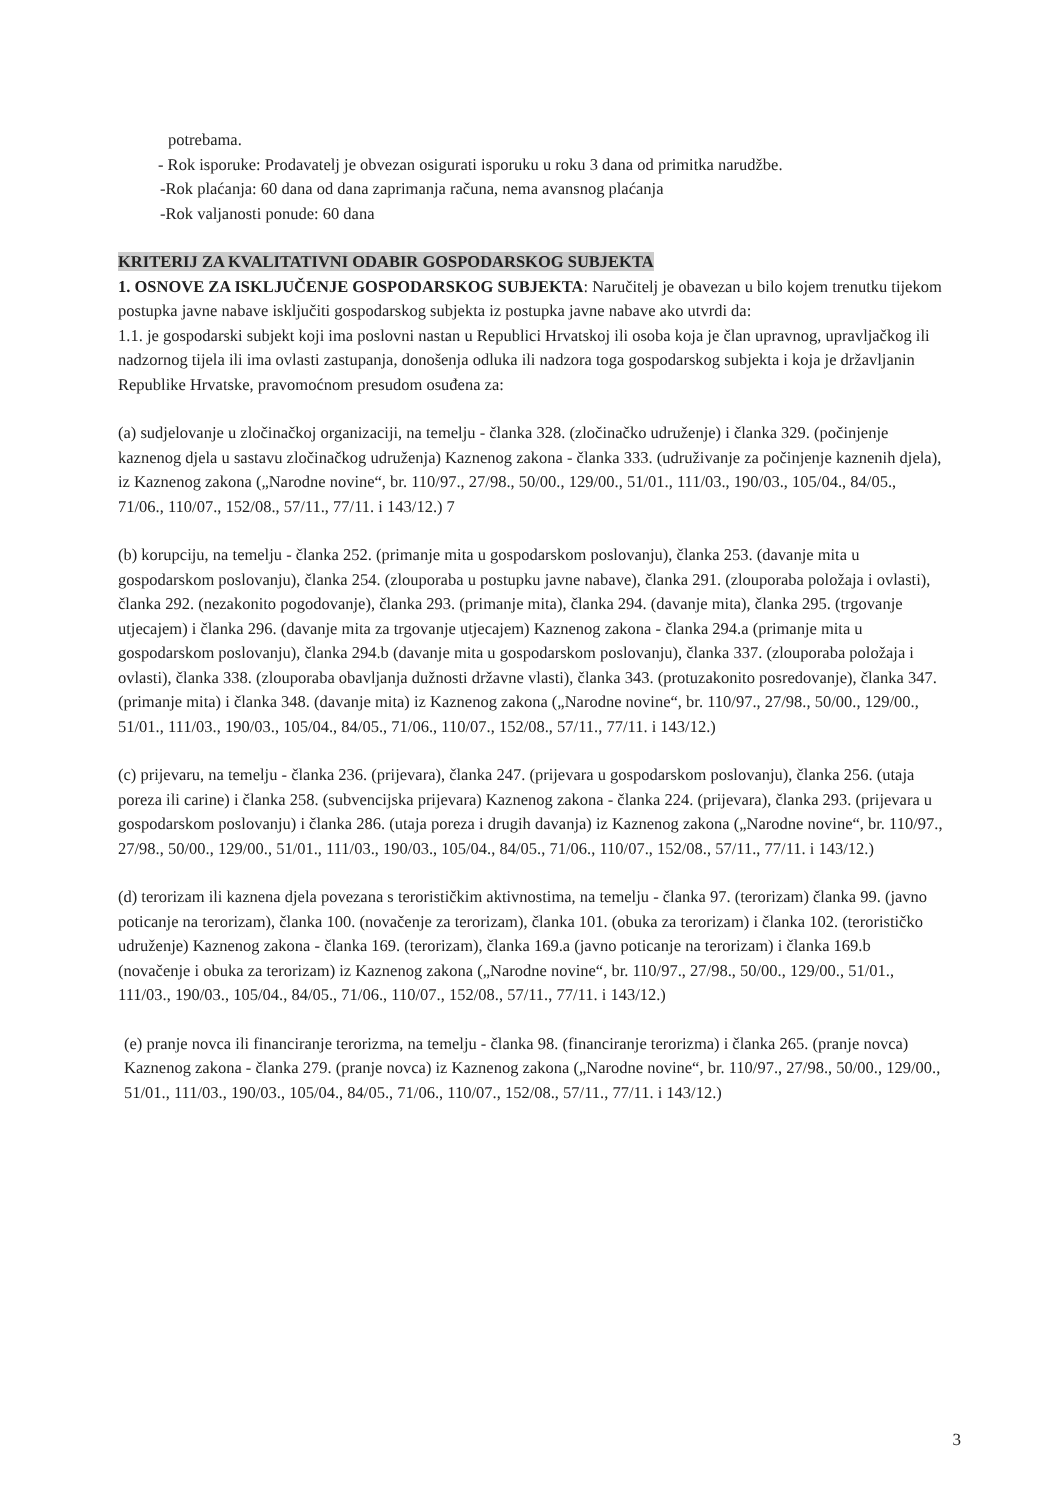potrebama.
- Rok isporuke: Prodavatelj je obvezan osigurati isporuku u roku 3 dana od primitka narudžbe.
-Rok plaćanja: 60 dana od dana zaprimanja računa, nema avansnog plaćanja
-Rok valjanosti ponude: 60 dana
KRITERIJ ZA KVALITATIVNI ODABIR GOSPODARSKOG SUBJEKTA
1. OSNOVE ZA ISKLJUČENJE GOSPODARSKOG SUBJEKTA: Naručitelj je obavezan u bilo kojem trenutku tijekom postupka javne nabave isključiti gospodarskog subjekta iz postupka javne nabave ako utvrdi da:
1.1. je gospodarski subjekt koji ima poslovni nastan u Republici Hrvatskoj ili osoba koja je član upravnog, upravljačkog ili nadzornog tijela ili ima ovlasti zastupanja, donošenja odluka ili nadzora toga gospodarskog subjekta i koja je državljanin Republike Hrvatske, pravomoćnom presudom osuđena za:
(a) sudjelovanje u zločinačkoj organizaciji, na temelju - članka 328. (zločinačko udruženje) i članka 329. (počinjenje kaznenog djela u sastavu zločinačkog udruženja) Kaznenog zakona - članka 333. (udruživanje za počinjenje kaznenih djela), iz Kaznenog zakona („Narodne novine“, br. 110/97., 27/98., 50/00., 129/00., 51/01., 111/03., 190/03., 105/04., 84/05., 71/06., 110/07., 152/08., 57/11., 77/11. i 143/12.) 7
(b) korupciju, na temelju - članka 252. (primanje mita u gospodarskom poslovanju), članka 253. (davanje mita u gospodarskom poslovanju), članka 254. (zlouporaba u postupku javne nabave), članka 291. (zlouporaba položaja i ovlasti), članka 292. (nezakonito pogodovanje), članka 293. (primanje mita), članka 294. (davanje mita), članka 295. (trgovanje utjecajem) i članka 296. (davanje mita za trgovanje utjecajem) Kaznenog zakona - članka 294.a (primanje mita u gospodarskom poslovanju), članka 294.b (davanje mita u gospodarskom poslovanju), članka 337. (zlouporaba položaja i ovlasti), članka 338. (zlouporaba obavljanja dužnosti državne vlasti), članka 343. (protuzakonito posredovanje), članka 347. (primanje mita) i članka 348. (davanje mita) iz Kaznenog zakona („Narodne novine“, br. 110/97., 27/98., 50/00., 129/00., 51/01., 111/03., 190/03., 105/04., 84/05., 71/06., 110/07., 152/08., 57/11., 77/11. i 143/12.)
(c) prijevaru, na temelju - članka 236. (prijevara), članka 247. (prijevara u gospodarskom poslovanju), članka 256. (utaja poreza ili carine) i članka 258. (subvencijska prijevara) Kaznenog zakona - članka 224. (prijevara), članka 293. (prijevara u gospodarskom poslovanju) i članka 286. (utaja poreza i drugih davanja) iz Kaznenog zakona („Narodne novine“, br. 110/97., 27/98., 50/00., 129/00., 51/01., 111/03., 190/03., 105/04., 84/05., 71/06., 110/07., 152/08., 57/11., 77/11. i 143/12.)
(d) terorizam ili kaznena djela povezana s terorističkim aktivnostima, na temelju - članka 97. (terorizam) članka 99. (javno poticanje na terorizam), članka 100. (novačenje za terorizam), članka 101. (obuka za terorizam) i članka 102. (terorističko udruženje) Kaznenog zakona - članka 169. (terorizam), članka 169.a (javno poticanje na terorizam) i članka 169.b (novačenje i obuka za terorizam) iz Kaznenog zakona („Narodne novine“, br. 110/97., 27/98., 50/00., 129/00., 51/01., 111/03., 190/03., 105/04., 84/05., 71/06., 110/07., 152/08., 57/11., 77/11. i 143/12.)
(e) pranje novca ili financiranje terorizma, na temelju - članka 98. (financiranje terorizma) i članka 265. (pranje novca) Kaznenog zakona - članka 279. (pranje novca) iz Kaznenog zakona („Narodne novine“, br. 110/97., 27/98., 50/00., 129/00., 51/01., 111/03., 190/03., 105/04., 84/05., 71/06., 110/07., 152/08., 57/11., 77/11. i 143/12.)
3